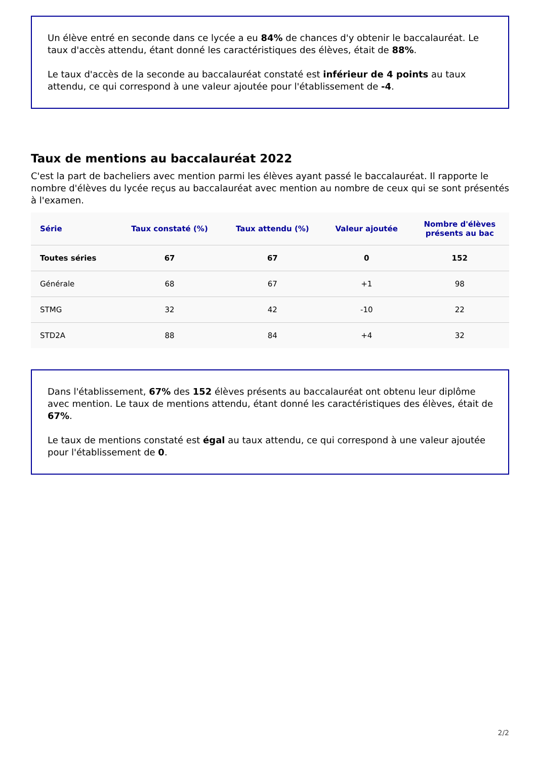Un élève entré en seconde dans ce lycée a eu 84% de chances d'y obtenir le baccalauréat. Le taux d'accès attendu, étant donné les caractéristiques des élèves, était de 88%.
Le taux d'accès de la seconde au baccalauréat constaté est inférieur de 4 points au taux attendu, ce qui correspond à une valeur ajoutée pour l'établissement de -4.
Taux de mentions au baccalauréat 2022
C'est la part de bacheliers avec mention parmi les élèves ayant passé le baccalauréat. Il rapporte le nombre d'élèves du lycée reçus au baccalauréat avec mention au nombre de ceux qui se sont présentés à l'examen.
| Série | Taux constaté (%) | Taux attendu (%) | Valeur ajoutée | Nombre d'élèves présents au bac |
| --- | --- | --- | --- | --- |
| Toutes séries | 67 | 67 | 0 | 152 |
| Générale | 68 | 67 | +1 | 98 |
| STMG | 32 | 42 | -10 | 22 |
| STD2A | 88 | 84 | +4 | 32 |
Dans l'établissement, 67% des 152 élèves présents au baccalauréat ont obtenu leur diplôme avec mention. Le taux de mentions attendu, étant donné les caractéristiques des élèves, était de 67%.
Le taux de mentions constaté est égal au taux attendu, ce qui correspond à une valeur ajoutée pour l'établissement de 0.
2/2